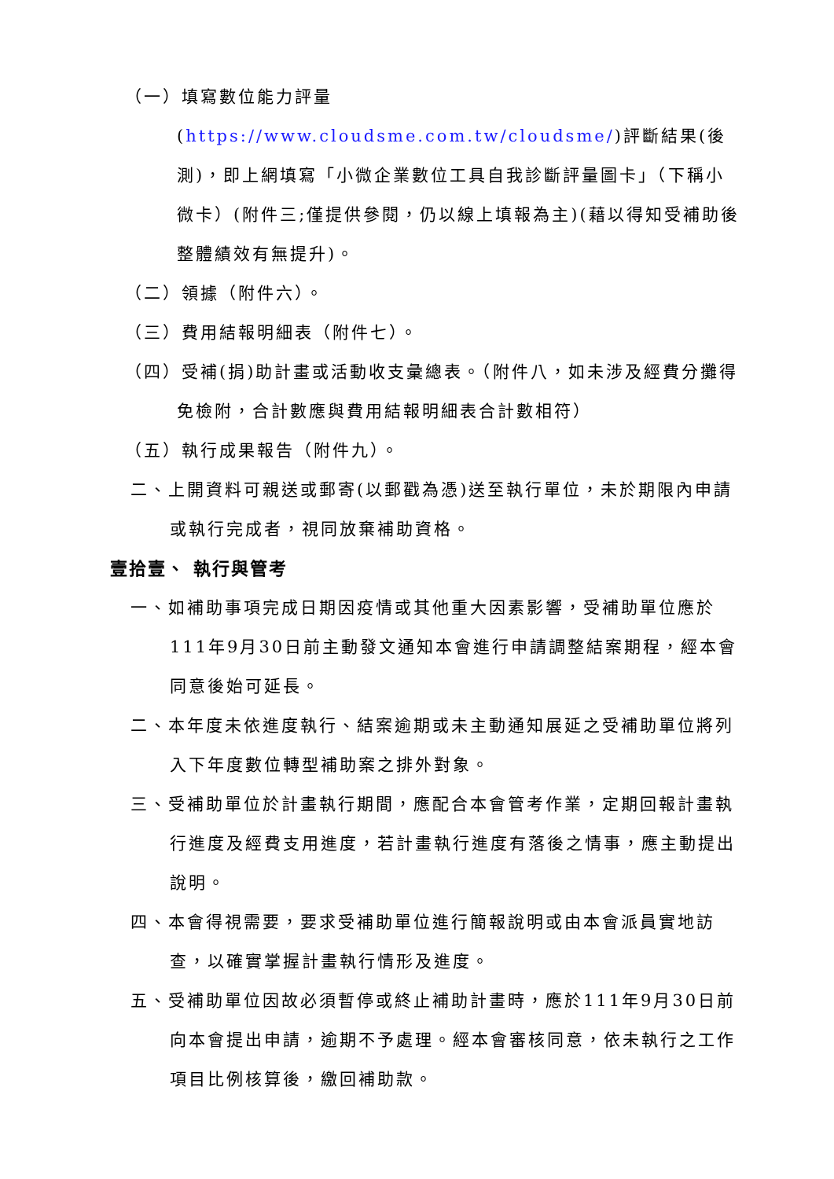（一）填寫數位能力評量
(https://www.cloudsme.com.tw/cloudsme/)評斷結果(後測)，即上網填寫「小微企業數位工具自我診斷評量圖卡」（下稱小微卡）(附件三;僅提供參閱，仍以線上填報為主)(藉以得知受補助後整體績效有無提升)。
（二）領據（附件六）。
（三）費用結報明細表（附件七）。
（四）受補(捐)助計畫或活動收支彙總表。（附件八，如未涉及經費分攤得免檢附，合計數應與費用結報明細表合計數相符）
（五）執行成果報告（附件九）。
二、上開資料可親送或郵寄(以郵戳為憑)送至執行單位，未於期限內申請或執行完成者，視同放棄補助資格。
壹拾壹、 執行與管考
一、如補助事項完成日期因疫情或其他重大因素影響，受補助單位應於111年9月30日前主動發文通知本會進行申請調整結案期程，經本會同意後始可延長。
二、本年度未依進度執行、結案逾期或未主動通知展延之受補助單位將列入下年度數位轉型補助案之排外對象。
三、受補助單位於計畫執行期間，應配合本會管考作業，定期回報計畫執行進度及經費支用進度，若計畫執行進度有落後之情事，應主動提出說明。
四、本會得視需要，要求受補助單位進行簡報說明或由本會派員實地訪查，以確實掌握計畫執行情形及進度。
五、受補助單位因故必須暫停或終止補助計畫時，應於111年9月30日前向本會提出申請，逾期不予處理。經本會審核同意，依未執行之工作項目比例核算後，繳回補助款。